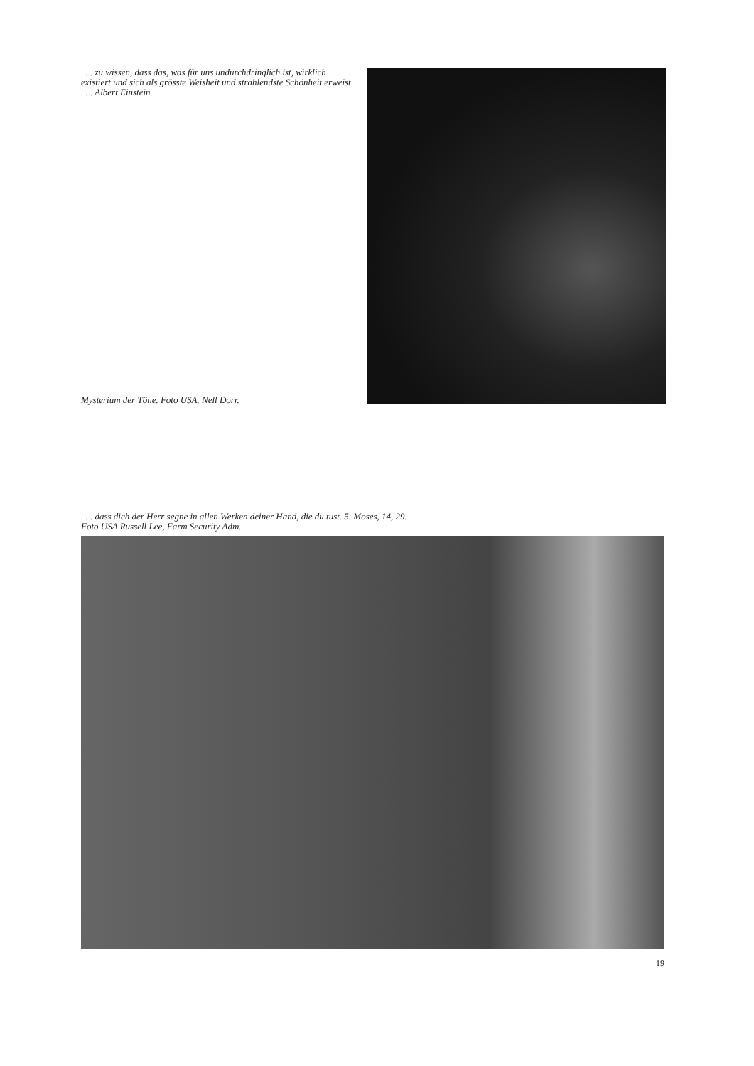. . . zu wissen, dass das, was für uns undurchdringlich ist, wirklich existiert und sich als grösste Weisheit und strahlendste Schönheit erweist . . . Albert Einstein.
Mysterium der Töne. Foto USA. Nell Dorr.
. . . dass dich der Herr segne in allen Werken deiner Hand, die du tust. 5. Moses, 14, 29.
Foto USA Russell Lee, Farm Security Adm.
19